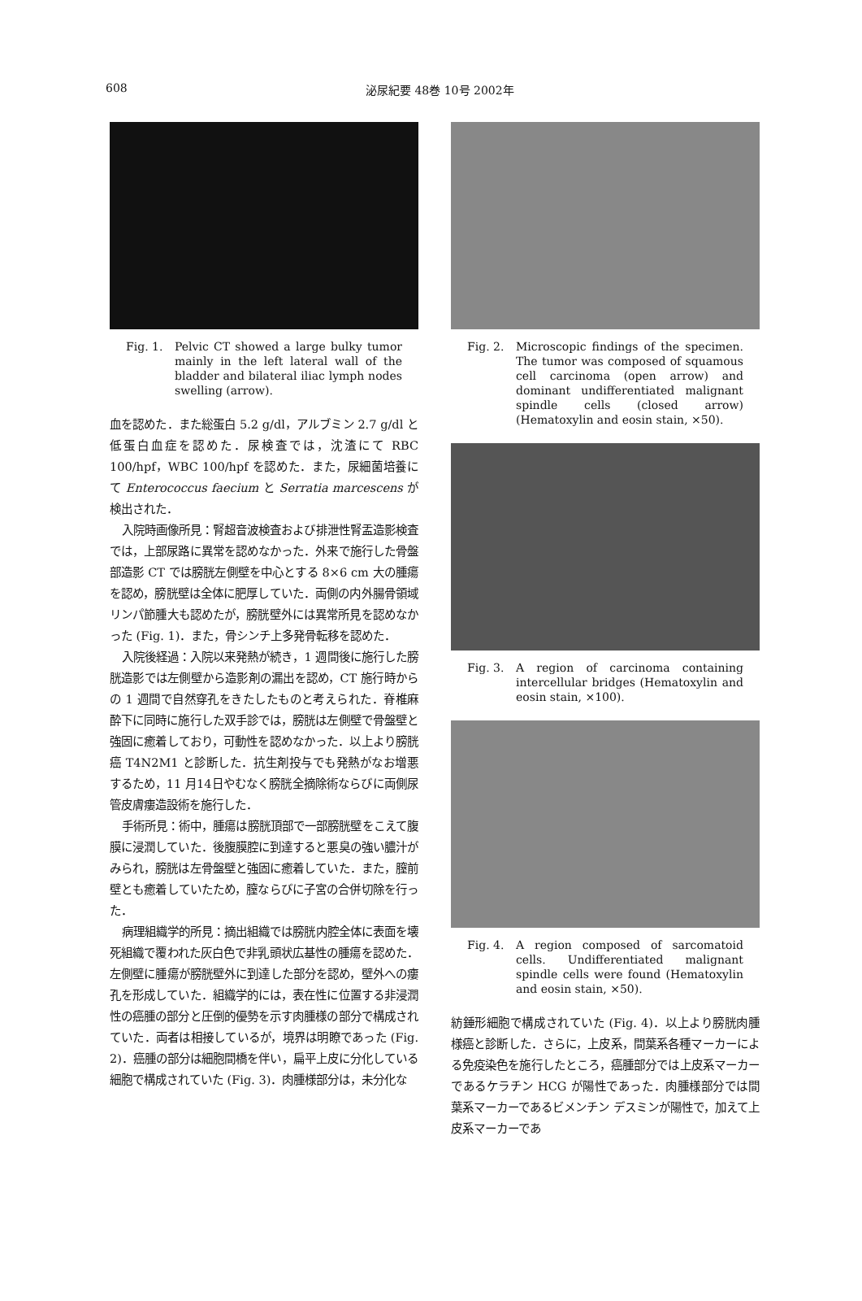608 泌尿紀要 48巻 10号 2002年
Fig. 1. Pelvic CT showed a large bulky tumor mainly in the left lateral wall of the bladder and bilateral iliac lymph nodes swelling (arrow).
血を認めた．また総蛋白 5.2 g/dl，アルブミン 2.7 g/dl と低蛋白血症を認めた．尿検査では，沈渣にて RBC 100/hpf，WBC 100/hpf を認めた．また，尿細菌培養にて Enterococcus faecium と Serratia marcescens が検出された．
入院時画像所見：腎超音波検査および排泄性腎盂造影検査では，上部尿路に異常を認めなかった．外来で施行した骨盤部造影 CT では膀胱左側壁を中心とする 8×6 cm 大の腫瘍を認め，膀胱壁は全体に肥厚していた．両側の内外腸骨領域リンパ節腫大も認めたが，膀胱壁外には異常所見を認めなかった (Fig. 1)．また，骨シンチ上多発骨転移を認めた．
入院後経過：入院以来発熱が続き，1 週間後に施行した膀胱造影では左側壁から造影剤の漏出を認め，CT 施行時からの 1 週間で自然穿孔をきたしたものと考えられた．脊椎麻酔下に同時に施行した双手診では，膀胱は左側壁で骨盤壁と強固に癒着しており，可動性を認めなかった．以上より膀胱癌 T4N2M1 と診断した．抗生剤投与でも発熱がなお増悪するため，11 月14日やむなく膀胱全摘除術ならびに両側尿管皮膚瘻造設術を施行した．
手術所見：術中，腫瘍は膀胱頂部で一部膀胱壁をこえて腹膜に浸潤していた．後腹膜腔に到達すると悪臭の強い膿汁がみられ，膀胱は左骨盤壁と強固に癒着していた．また，膣前壁とも癒着していたため，膣ならびに子宮の合併切除を行った．
病理組織学的所見：摘出組織では膀胱内腔全体に表面を壊死組織で覆われた灰白色で非乳頭状広基性の腫瘍を認めた．左側壁に腫瘍が膀胱壁外に到達した部分を認め，壁外への瘻孔を形成していた．組織学的には，表在性に位置する非浸潤性の癌腫の部分と圧倒的優勢を示す肉腫様の部分で構成されていた．両者は相接しているが，境界は明瞭であった (Fig. 2)．癌腫の部分は細胞間橋を伴い，扁平上皮に分化している細胞で構成されていた (Fig. 3)．肉腫様部分は，未分化な
Fig. 2. Microscopic findings of the specimen. The tumor was composed of squamous cell carcinoma (open arrow) and dominant undifferentiated malignant spindle cells (closed arrow) (Hematoxylin and eosin stain, ×50).
Fig. 3. A region of carcinoma containing intercellular bridges (Hematoxylin and eosin stain, ×100).
Fig. 4. A region composed of sarcomatoid cells. Undifferentiated malignant spindle cells were found (Hematoxylin and eosin stain, ×50).
紡錘形細胞で構成されていた (Fig. 4)．以上より膀胱肉腫様癌と診断した．さらに，上皮系，間葉系各種マーカーによる免疫染色を施行したところ，癌腫部分では上皮系マーカーであるケラチン HCG が陽性であった．肉腫様部分では間葉系マーカーであるビメンチン デスミンが陽性で，加えて上皮系マーカーであ